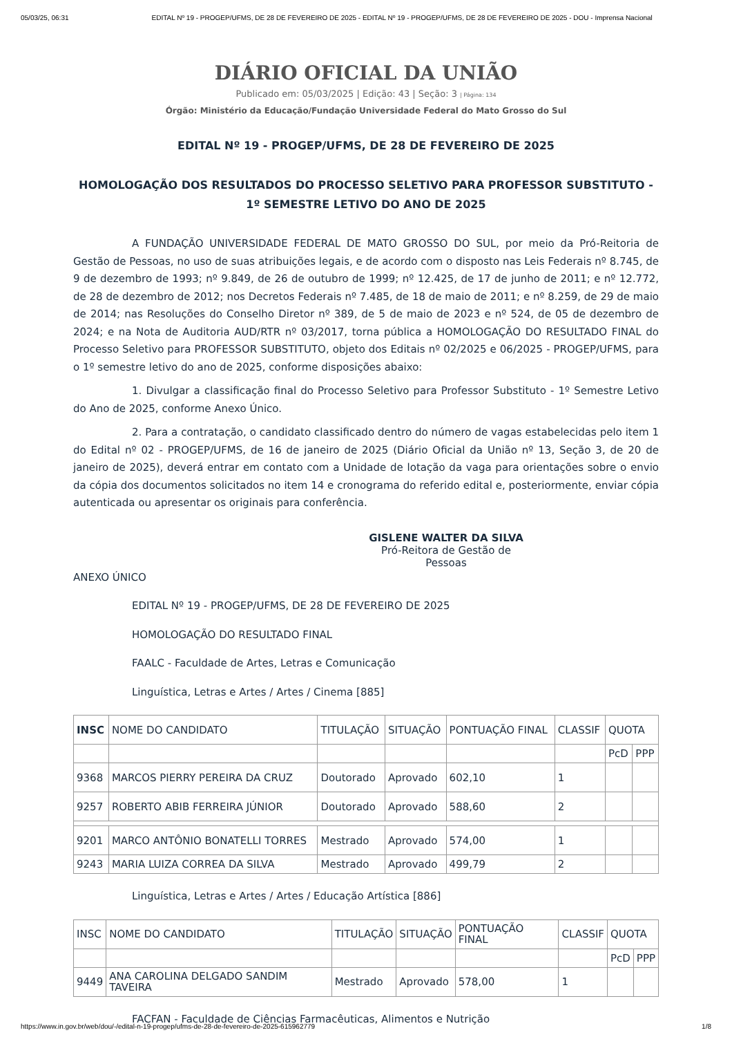05/03/25, 06:31 EDITAL Nº 19 - PROGEP/UFMS, DE 28 DE FEVEREIRO DE 2025 - EDITAL Nº 19 - PROGEP/UFMS, DE 28 DE FEVEREIRO DE 2025 - DOU - Imprensa Nacional
DIÁRIO OFICIAL DA UNIÃO
Publicado em: 05/03/2025 | Edição: 43 | Seção: 3 | Página: 134
Órgão: Ministério da Educação/Fundação Universidade Federal do Mato Grosso do Sul
EDITAL Nº 19 - PROGEP/UFMS, DE 28 DE FEVEREIRO DE 2025
HOMOLOGAÇÃO DOS RESULTADOS DO PROCESSO SELETIVO PARA PROFESSOR SUBSTITUTO - 1º SEMESTRE LETIVO DO ANO DE 2025
A FUNDAÇÃO UNIVERSIDADE FEDERAL DE MATO GROSSO DO SUL, por meio da Pró-Reitoria de Gestão de Pessoas, no uso de suas atribuições legais, e de acordo com o disposto nas Leis Federais nº 8.745, de 9 de dezembro de 1993; nº 9.849, de 26 de outubro de 1999; nº 12.425, de 17 de junho de 2011; e nº 12.772, de 28 de dezembro de 2012; nos Decretos Federais nº 7.485, de 18 de maio de 2011; e nº 8.259, de 29 de maio de 2014; nas Resoluções do Conselho Diretor nº 389, de 5 de maio de 2023 e nº 524, de 05 de dezembro de 2024; e na Nota de Auditoria AUD/RTR nº 03/2017, torna pública a HOMOLOGAÇÃO DO RESULTADO FINAL do Processo Seletivo para PROFESSOR SUBSTITUTO, objeto dos Editais nº 02/2025 e 06/2025 - PROGEP/UFMS, para o 1º semestre letivo do ano de 2025, conforme disposições abaixo:
1. Divulgar a classificação final do Processo Seletivo para Professor Substituto - 1º Semestre Letivo do Ano de 2025, conforme Anexo Único.
2. Para a contratação, o candidato classificado dentro do número de vagas estabelecidas pelo item 1 do Edital nº 02 - PROGEP/UFMS, de 16 de janeiro de 2025 (Diário Oficial da União nº 13, Seção 3, de 20 de janeiro de 2025), deverá entrar em contato com a Unidade de lotação da vaga para orientações sobre o envio da cópia dos documentos solicitados no item 14 e cronograma do referido edital e, posteriormente, enviar cópia autenticada ou apresentar os originais para conferência.
GISLENE WALTER DA SILVA
Pró-Reitora de Gestão de Pessoas
ANEXO ÚNICO
EDITAL Nº 19 - PROGEP/UFMS, DE 28 DE FEVEREIRO DE 2025
HOMOLOGAÇÃO DO RESULTADO FINAL
FAALC - Faculdade de Artes, Letras e Comunicação
Linguística, Letras e Artes / Artes / Cinema [885]
| INSC | NOME DO CANDIDATO | TITULAÇÃO | SITUAÇÃO | PONTUAÇÃO FINAL | CLASSIF | QUOTA | |
| --- | --- | --- | --- | --- | --- | --- | --- |
| | | | | | | PcD | PPP |
| 9368 | MARCOS PIERRY PEREIRA DA CRUZ | Doutorado | Aprovado | 602,10 | 1 | | |
| 9257 | ROBERTO ABIB FERREIRA JÚNIOR | Doutorado | Aprovado | 588,60 | 2 | | |
| 9201 | MARCO ANTÔNIO BONATELLI TORRES | Mestrado | Aprovado | 574,00 | 1 | | |
| 9243 | MARIA LUIZA CORREA DA SILVA | Mestrado | Aprovado | 499,79 | 2 | | |
Linguística, Letras e Artes / Artes / Educação Artística [886]
| INSC | NOME DO CANDIDATO | TITULAÇÃO | SITUAÇÃO | PONTUAÇÃO FINAL | CLASSIF | QUOTA | |
| --- | --- | --- | --- | --- | --- | --- | --- |
| | | | | | | PcD | PPP |
| 9449 | ANA CAROLINA DELGADO SANDIM TAVEIRA | Mestrado | Aprovado | 578,00 | 1 | | |
FACFAN - Faculdade de Ciências Farmacêuticas, Alimentos e Nutrição
https://www.in.gov.br/web/dou/-/edital-n-19-progep/ufms-de-28-de-fevereiro-de-2025-615962779 1/8